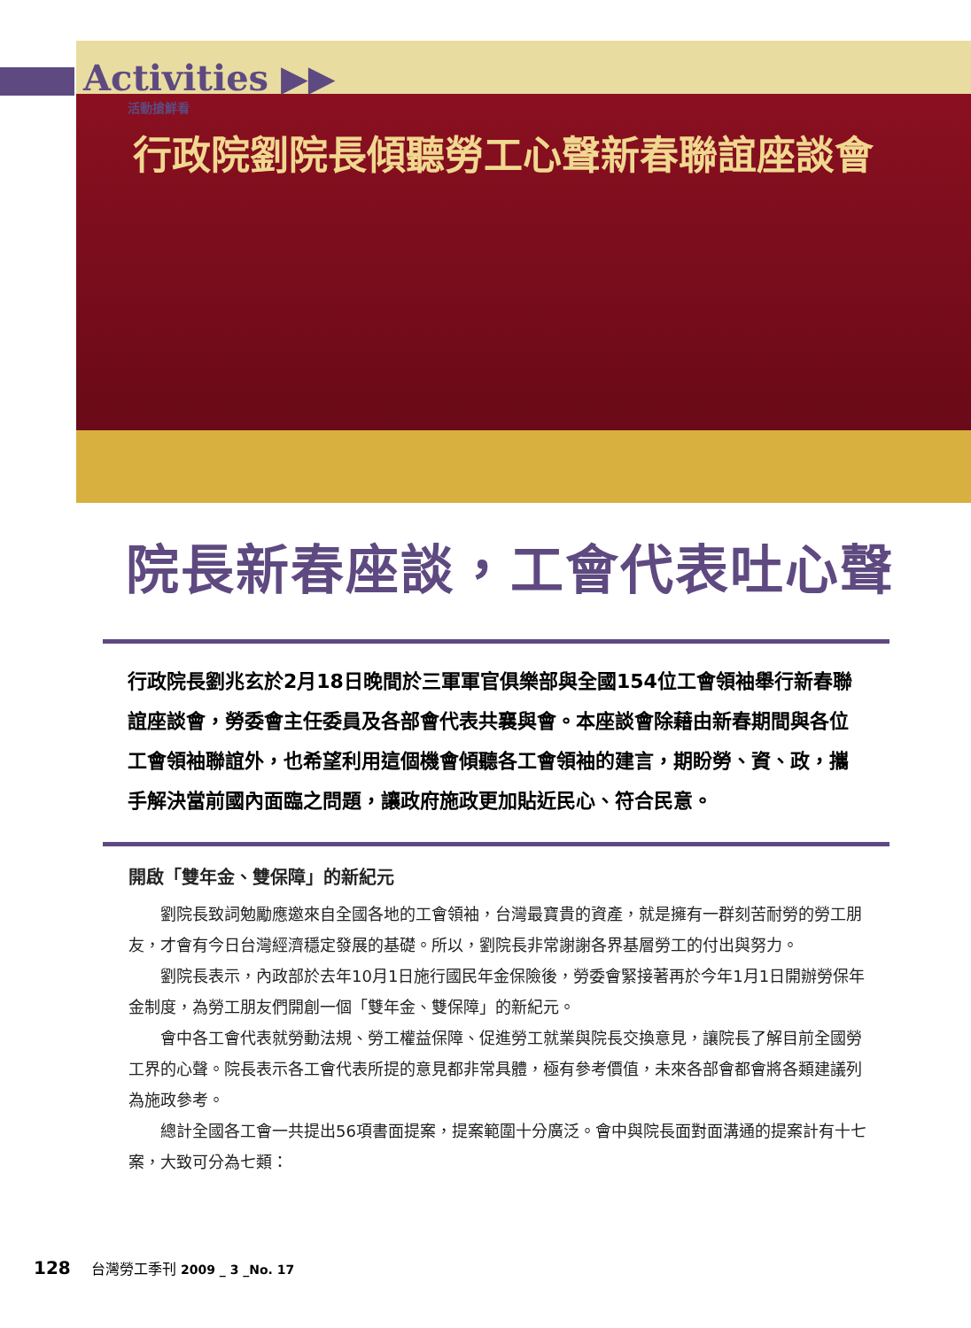Activities ▶▶
活動搶鮮看
行政院劉院長傾聽勞工心聲新春聯誼座談會
院長新春座談，工會代表吐心聲
行政院長劉兆玄於2月18日晚間於三軍軍官俱樂部與全國154位工會領袖舉行新春聯誼座談會，勞委會主任委員及各部會代表共襄與會。本座談會除藉由新春期間與各位工會領袖聯誼外，也希望利用這個機會傾聽各工會領袖的建言，期盼勞、資、政，攜手解決當前國內面臨之問題，讓政府施政更加貼近民心、符合民意。
開啟「雙年金、雙保障」的新紀元
劉院長致詞勉勵應邀來自全國各地的工會領袖，台灣最寶貴的資產，就是擁有一群刻苦耐勞的勞工朋友，才會有今日台灣經濟穩定發展的基礎。所以，劉院長非常謝謝各界基層勞工的付出與努力。
劉院長表示，內政部於去年10月1日施行國民年金保險後，勞委會緊接著再於今年1月1日開辦勞保年金制度，為勞工朋友們開創一個「雙年金、雙保障」的新紀元。
會中各工會代表就勞動法規、勞工權益保障、促進勞工就業與院長交換意見，讓院長了解目前全國勞工界的心聲。院長表示各工會代表所提的意見都非常具體，極有參考價值，未來各部會都會將各類建議列為施政參考。
總計全國各工會一共提出56項書面提案，提案範圍十分廣泛。會中與院長面對面溝通的提案計有十七案，大致可分為七類：
128 台灣勞工季刊 2009 _ 3 _No. 17